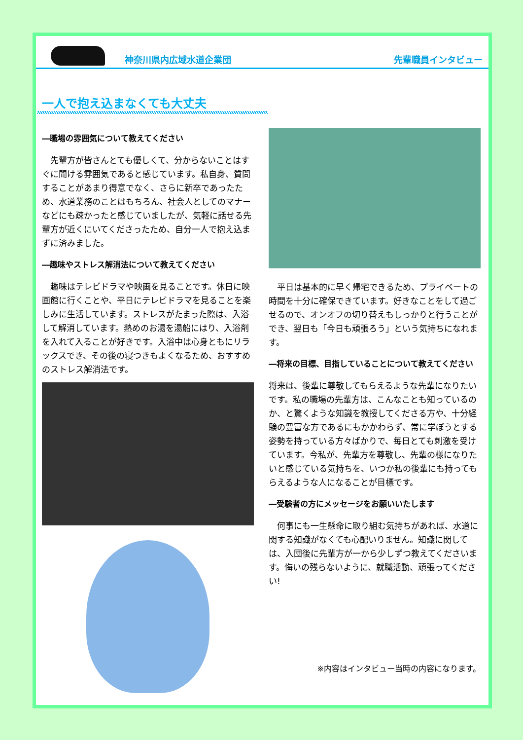神奈川県内広域水道企業団 先輩職員インタビュー
一人で抱え込まなくても大丈夫
―職場の雰囲気について教えてください
　先輩方が皆さんとても優しくて、分からないことはすぐに聞ける雰囲気であると感じています。私自身、質問することがあまり得意でなく、さらに新卒であったため、水道業務のことはもちろん、社会人としてのマナーなどにも疎かったと感じていましたが、気軽に話せる先輩方が近くにいてくださったため、自分一人で抱え込まずに済みました。
―趣味やストレス解消法について教えてください
　趣味はテレビドラマや映画を見ることです。休日に映画館に行くことや、平日にテレビドラマを見ることを楽しみに生活しています。ストレスがたまった際は、入浴して解消しています。熱めのお湯を湯船にはり、入浴剤を入れて入ることが好きです。入浴中は心身ともにリラックスでき、その後の寝つきもよくなるため、おすすめのストレス解消法です。
　平日は基本的に早く帰宅できるため、プライベートの時間を十分に確保できています。好きなことをして過ごせるので、オンオフの切り替えもしっかりと行うことができ、翌日も「今日も頑張ろう」という気持ちになれます。
―将来の目標、目指していることについて教えてください
将来は、後輩に尊敬してもらえるような先輩になりたいです。私の職場の先輩方は、こんなことも知っているのか、と驚くような知識を教授してくださる方や、十分経験の豊富な方であるにもかかわらず、常に学ぼうとする姿勢を持っている方々ばかりで、毎日とても刺激を受けています。今私が、先輩方を尊敬し、先輩の様になりたいと感じている気持ちを、いつか私の後輩にも持ってもらえるような人になることが目標です。
―受験者の方にメッセージをお願いいたします
　何事にも一生懸命に取り組む気持ちがあれば、水道に関する知識がなくても心配いりません。知識に関しては、入団後に先輩方が一から少しずつ教えてくださいます。悔いの残らないように、就職活動、頑張ってください!
※内容はインタビュー当時の内容になります。